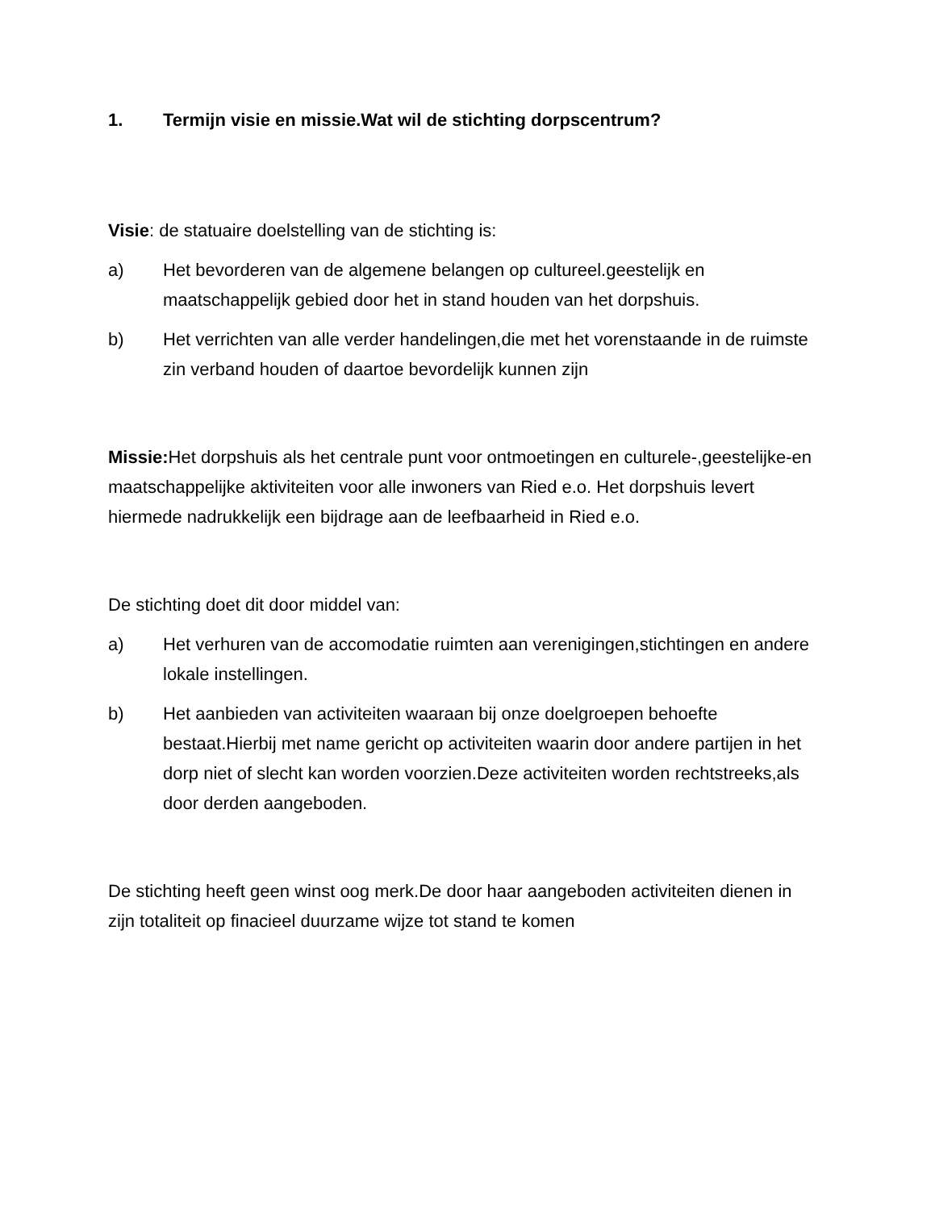1. Termijn visie en missie.Wat wil de stichting dorpscentrum?
Visie: de statuaire doelstelling van de stichting is:
a) Het bevorderen van de algemene belangen op cultureel.geestelijk en maatschappelijk gebied door het in stand houden van het dorpshuis.
b) Het verrichten van alle verder handelingen,die met het vorenstaande in de ruimste zin verband houden of daartoe bevordelijk kunnen zijn
Missie: Het dorpshuis als het centrale punt voor ontmoetingen en culturele-,geestelijke-en maatschappelijke aktiviteiten voor alle inwoners van Ried e.o. Het dorpshuis levert hiermede nadrukkelijk een bijdrage aan de leefbaarheid in Ried e.o.
De stichting doet dit door middel van:
a) Het verhuren van de accomodatie ruimten aan verenigingen,stichtingen en andere lokale instellingen.
b) Het aanbieden van activiteiten waaraan bij onze doelgroepen behoefte bestaat.Hierbij met name gericht op activiteiten waarin door andere partijen in het dorp niet of slecht kan worden voorzien.Deze activiteiten worden rechtstreeks,als door derden aangeboden.
De stichting heeft geen winst oog merk.De door haar aangeboden activiteiten dienen in zijn totaliteit op finacieel duurzame wijze tot stand te komen